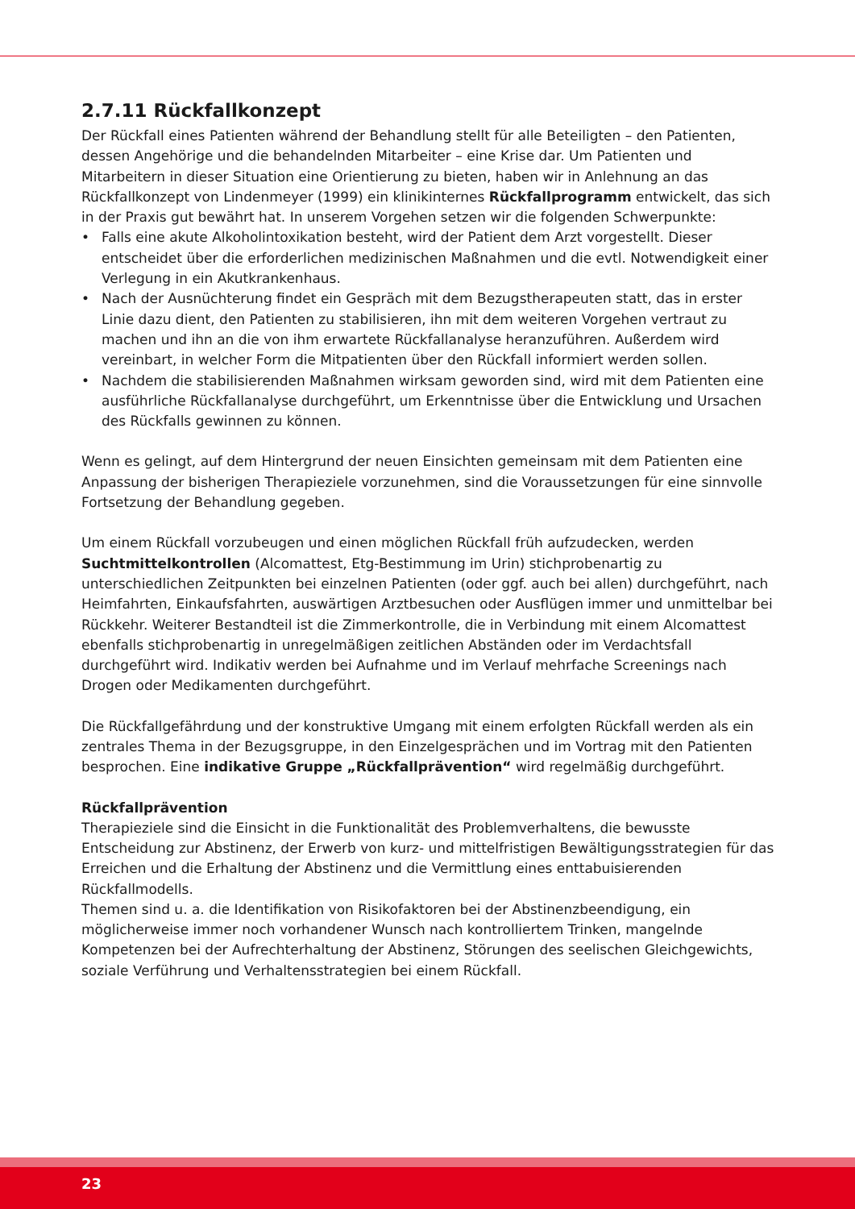2.7.11 Rückfallkonzept
Der Rückfall eines Patienten während der Behandlung stellt für alle Beteiligten – den Patienten, dessen Angehörige und die behandelnden Mitarbeiter – eine Krise dar. Um Patienten und Mitarbeitern in dieser Situation eine Orientierung zu bieten, haben wir in Anlehnung an das Rückfallkonzept von Lindenmeyer (1999) ein klinikinternes Rückfallprogramm entwickelt, das sich in der Praxis gut bewährt hat. In unserem Vorgehen setzen wir die folgenden Schwerpunkte:
• Falls eine akute Alkoholintoxikation besteht, wird der Patient dem Arzt vorgestellt. Dieser entscheidet über die erforderlichen medizinischen Maßnahmen und die evtl. Notwendigkeit einer Verlegung in ein Akutkrankenhaus.
• Nach der Ausnüchterung findet ein Gespräch mit dem Bezugstherapeuten statt, das in erster Linie dazu dient, den Patienten zu stabilisieren, ihn mit dem weiteren Vorgehen vertraut zu machen und ihn an die von ihm erwartete Rückfallanalyse heranzuführen. Außerdem wird vereinbart, in welcher Form die Mitpatienten über den Rückfall informiert werden sollen.
• Nachdem die stabilisierenden Maßnahmen wirksam geworden sind, wird mit dem Patienten eine ausführliche Rückfallanalyse durchgeführt, um Erkenntnisse über die Entwicklung und Ursachen des Rückfalls gewinnen zu können.
Wenn es gelingt, auf dem Hintergrund der neuen Einsichten gemeinsam mit dem Patienten eine Anpassung der bisherigen Therapieziele vorzunehmen, sind die Voraussetzungen für eine sinnvolle Fortsetzung der Behandlung gegeben.
Um einem Rückfall vorzubeugen und einen möglichen Rückfall früh aufzudecken, werden Suchtmittelkontrollen (Alcomattest, Etg-Bestimmung im Urin) stichprobenartig zu unterschiedlichen Zeitpunkten bei einzelnen Patienten (oder ggf. auch bei allen) durchgeführt, nach Heimfahrten, Einkaufsfahrten, auswärtigen Arztbesuchen oder Ausflügen immer und unmittelbar bei Rückkehr. Weiterer Bestandteil ist die Zimmerkontrolle, die in Verbindung mit einem Alcomattest ebenfalls stichprobenartig in unregelmäßigen zeitlichen Abständen oder im Verdachtsfall durchgeführt wird. Indikativ werden bei Aufnahme und im Verlauf mehrfache Screenings nach Drogen oder Medikamenten durchgeführt.
Die Rückfallgefährdung und der konstruktive Umgang mit einem erfolgten Rückfall werden als ein zentrales Thema in der Bezugsgruppe, in den Einzelgesprächen und im Vortrag mit den Patienten besprochen. Eine indikative Gruppe „Rückfallprävention“ wird regelmäßig durchgeführt.
Rückfallprävention
Therapieziele sind die Einsicht in die Funktionalität des Problemverhaltens, die bewusste Entscheidung zur Abstinenz, der Erwerb von kurz- und mittelfristigen Bewältigungsstrategien für das Erreichen und die Erhaltung der Abstinenz und die Vermittlung eines enttabuisierenden Rückfallmodells.
Themen sind u. a. die Identifikation von Risikofaktoren bei der Abstinenzbeendigung, ein möglicherweise immer noch vorhandener Wunsch nach kontrolliertem Trinken, mangelnde Kompetenzen bei der Aufrechterhaltung der Abstinenz, Störungen des seelischen Gleichgewichts, soziale Verführung und Verhaltensstrategien bei einem Rückfall.
23